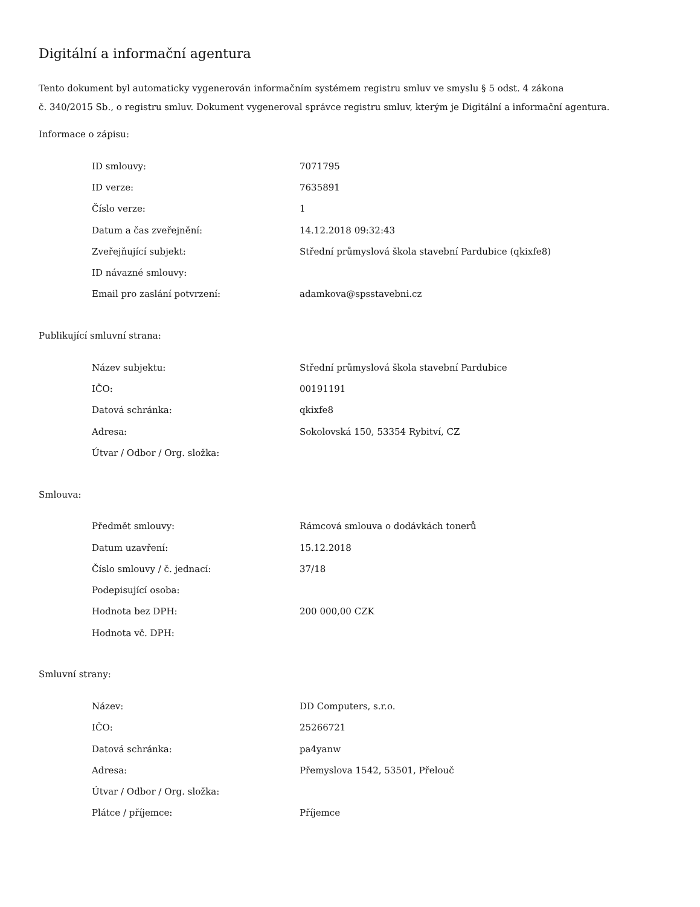Digitální a informační agentura
Tento dokument byl automaticky vygenerován informačním systémem registru smluv ve smyslu § 5 odst. 4 zákona
č. 340/2015 Sb., o registru smluv. Dokument vygeneroval správce registru smluv, kterým je Digitální a informační agentura.
Informace o zápisu:
| ID smlouvy: | 7071795 |
| ID verze: | 7635891 |
| Číslo verze: | 1 |
| Datum a čas zveřejnění: | 14.12.2018 09:32:43 |
| Zveřejňující subjekt: | Střední průmyslová škola stavební Pardubice (qkixfe8) |
| ID návazné smlouvy: | |
| Email pro zaslání potvrzení: | adamkova@spsstavebni.cz |
Publikující smluvní strana:
| Název subjektu: | Střední průmyslová škola stavební Pardubice |
| IČO: | 00191191 |
| Datová schránka: | qkixfe8 |
| Adresa: | Sokolovská 150, 53354 Rybitví, CZ |
| Útvar / Odbor / Org. složka: | |
Smlouva:
| Předmět smlouvy: | Rámcová smlouva o dodávkách tonerů |
| Datum uzavření: | 15.12.2018 |
| Číslo smlouvy / č. jednací: | 37/18 |
| Podepisující osoba: | |
| Hodnota bez DPH: | 200 000,00 CZK |
| Hodnota vč. DPH: | |
Smluvní strany:
| Název: | DD Computers, s.r.o. |
| IČO: | 25266721 |
| Datová schránka: | pa4yanw |
| Adresa: | Přemyslova 1542, 53501, Přelouč |
| Útvar / Odbor / Org. složka: | |
| Plátce / příjemce: | Příjemce |